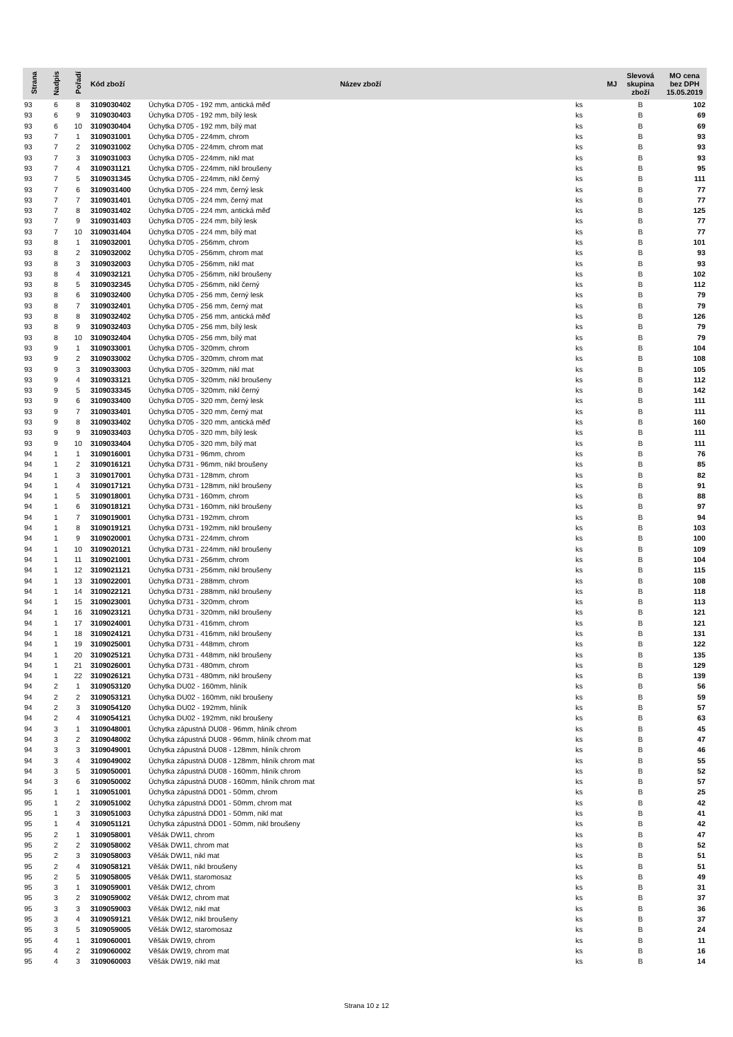| Strana | Nadpis | Pořadí | Kód zboží | Název zboží | MJ | Slevová skupina zboží | MO cena bez DPH 15.05.2019 |
| --- | --- | --- | --- | --- | --- | --- | --- |
| 93 | 6 | 8 | 3109030402 | Úchytka D705 - 192 mm, antická měď | ks | B | 102 |
| 93 | 6 | 9 | 3109030403 | Úchytka D705 - 192 mm, bílý lesk | ks | B | 69 |
| 93 | 6 | 10 | 3109030404 | Úchytka D705 - 192 mm, bílý mat | ks | B | 69 |
| 93 | 7 | 1 | 3109031001 | Úchytka D705 - 224mm, chrom | ks | B | 93 |
| 93 | 7 | 2 | 3109031002 | Úchytka D705 - 224mm, chrom mat | ks | B | 93 |
| 93 | 7 | 3 | 3109031003 | Úchytka D705 - 224mm, nikl mat | ks | B | 93 |
| 93 | 7 | 4 | 3109031121 | Úchytka D705 - 224mm, nikl broušeny | ks | B | 95 |
| 93 | 7 | 5 | 3109031345 | Úchytka D705 - 224mm, nikl černý | ks | B | 111 |
| 93 | 7 | 6 | 3109031400 | Úchytka D705 - 224 mm, černý lesk | ks | B | 77 |
| 93 | 7 | 7 | 3109031401 | Úchytka D705 - 224 mm, černý mat | ks | B | 77 |
| 93 | 7 | 8 | 3109031402 | Úchytka D705 - 224 mm, antická měď | ks | B | 125 |
| 93 | 7 | 9 | 3109031403 | Úchytka D705 - 224 mm, bílý lesk | ks | B | 77 |
| 93 | 7 | 10 | 3109031404 | Úchytka D705 - 224 mm, bílý mat | ks | B | 77 |
| 93 | 8 | 1 | 3109032001 | Úchytka D705 - 256mm, chrom | ks | B | 101 |
| 93 | 8 | 2 | 3109032002 | Úchytka D705 - 256mm, chrom mat | ks | B | 93 |
| 93 | 8 | 3 | 3109032003 | Úchytka D705 - 256mm, nikl mat | ks | B | 93 |
| 93 | 8 | 4 | 3109032121 | Úchytka D705 - 256mm, nikl broušeny | ks | B | 102 |
| 93 | 8 | 5 | 3109032345 | Úchytka D705 - 256mm, nikl černý | ks | B | 112 |
| 93 | 8 | 6 | 3109032400 | Úchytka D705 - 256 mm, černý lesk | ks | B | 79 |
| 93 | 8 | 7 | 3109032401 | Úchytka D705 - 256 mm, černý mat | ks | B | 79 |
| 93 | 8 | 8 | 3109032402 | Úchytka D705 - 256 mm, antická měď | ks | B | 126 |
| 93 | 8 | 9 | 3109032403 | Úchytka D705 - 256 mm, bílý lesk | ks | B | 79 |
| 93 | 8 | 10 | 3109032404 | Úchytka D705 - 256 mm, bílý mat | ks | B | 79 |
| 93 | 9 | 1 | 3109033001 | Úchytka D705 - 320mm, chrom | ks | B | 104 |
| 93 | 9 | 2 | 3109033002 | Úchytka D705 - 320mm, chrom mat | ks | B | 108 |
| 93 | 9 | 3 | 3109033003 | Úchytka D705 - 320mm, nikl mat | ks | B | 105 |
| 93 | 9 | 4 | 3109033121 | Úchytka D705 - 320mm, nikl broušeny | ks | B | 112 |
| 93 | 9 | 5 | 3109033345 | Úchytka D705 - 320mm, nikl černý | ks | B | 142 |
| 93 | 9 | 6 | 3109033400 | Úchytka D705 - 320 mm, černý lesk | ks | B | 111 |
| 93 | 9 | 7 | 3109033401 | Úchytka D705 - 320 mm, černý mat | ks | B | 111 |
| 93 | 9 | 8 | 3109033402 | Úchytka D705 - 320 mm, antická měď | ks | B | 160 |
| 93 | 9 | 9 | 3109033403 | Úchytka D705 - 320 mm, bílý lesk | ks | B | 111 |
| 93 | 9 | 10 | 3109033404 | Úchytka D705 - 320 mm, bílý mat | ks | B | 111 |
| 94 | 1 | 1 | 3109016001 | Úchytka D731 - 96mm, chrom | ks | B | 76 |
| 94 | 1 | 2 | 3109016121 | Úchytka D731 - 96mm, nikl broušeny | ks | B | 85 |
| 94 | 1 | 3 | 3109017001 | Úchytka D731 - 128mm, chrom | ks | B | 82 |
| 94 | 1 | 4 | 3109017121 | Úchytka D731 - 128mm, nikl broušeny | ks | B | 91 |
| 94 | 1 | 5 | 3109018001 | Úchytka D731 - 160mm, chrom | ks | B | 88 |
| 94 | 1 | 6 | 3109018121 | Úchytka D731 - 160mm, nikl broušeny | ks | B | 97 |
| 94 | 1 | 7 | 3109019001 | Úchytka D731 - 192mm, chrom | ks | B | 94 |
| 94 | 1 | 8 | 3109019121 | Úchytka D731 - 192mm, nikl broušeny | ks | B | 103 |
| 94 | 1 | 9 | 3109020001 | Úchytka D731 - 224mm, chrom | ks | B | 100 |
| 94 | 1 | 10 | 3109020121 | Úchytka D731 - 224mm, nikl broušeny | ks | B | 109 |
| 94 | 1 | 11 | 3109021001 | Úchytka D731 - 256mm, chrom | ks | B | 104 |
| 94 | 1 | 12 | 3109021121 | Úchytka D731 - 256mm, nikl broušeny | ks | B | 115 |
| 94 | 1 | 13 | 3109022001 | Úchytka D731 - 288mm, chrom | ks | B | 108 |
| 94 | 1 | 14 | 3109022121 | Úchytka D731 - 288mm, nikl broušeny | ks | B | 118 |
| 94 | 1 | 15 | 3109023001 | Úchytka D731 - 320mm, chrom | ks | B | 113 |
| 94 | 1 | 16 | 3109023121 | Úchytka D731 - 320mm, nikl broušeny | ks | B | 121 |
| 94 | 1 | 17 | 3109024001 | Úchytka D731 - 416mm, chrom | ks | B | 121 |
| 94 | 1 | 18 | 3109024121 | Úchytka D731 - 416mm, nikl broušeny | ks | B | 131 |
| 94 | 1 | 19 | 3109025001 | Úchytka D731 - 448mm, chrom | ks | B | 122 |
| 94 | 1 | 20 | 3109025121 | Úchytka D731 - 448mm, nikl broušeny | ks | B | 135 |
| 94 | 1 | 21 | 3109026001 | Úchytka D731 - 480mm, chrom | ks | B | 129 |
| 94 | 1 | 22 | 3109026121 | Úchytka D731 - 480mm, nikl broušeny | ks | B | 139 |
| 94 | 2 | 1 | 3109053120 | Úchytka DU02 - 160mm, hliník | ks | B | 56 |
| 94 | 2 | 2 | 3109053121 | Úchytka DU02 - 160mm, nikl broušeny | ks | B | 59 |
| 94 | 2 | 3 | 3109054120 | Úchytka DU02 - 192mm, hliník | ks | B | 57 |
| 94 | 2 | 4 | 3109054121 | Úchytka DU02 - 192mm, nikl broušeny | ks | B | 63 |
| 94 | 3 | 1 | 3109048001 | Úchytka zápustná DU08 - 96mm, hliník chrom | ks | B | 45 |
| 94 | 3 | 2 | 3109048002 | Úchytka zápustná DU08 - 96mm, hliník chrom mat | ks | B | 47 |
| 94 | 3 | 3 | 3109049001 | Úchytka zápustná DU08 - 128mm, hliník chrom | ks | B | 46 |
| 94 | 3 | 4 | 3109049002 | Úchytka zápustná DU08 - 128mm, hliník chrom mat | ks | B | 55 |
| 94 | 3 | 5 | 3109050001 | Úchytka zápustná DU08 - 160mm, hliník chrom | ks | B | 52 |
| 94 | 3 | 6 | 3109050002 | Úchytka zápustná DU08 - 160mm, hliník chrom mat | ks | B | 57 |
| 95 | 1 | 1 | 3109051001 | Úchytka zápustná DD01 - 50mm, chrom | ks | B | 25 |
| 95 | 1 | 2 | 3109051002 | Úchytka zápustná DD01 - 50mm, chrom mat | ks | B | 42 |
| 95 | 1 | 3 | 3109051003 | Úchytka zápustná DD01 - 50mm, nikl mat | ks | B | 41 |
| 95 | 1 | 4 | 3109051121 | Úchytka zápustná DD01 - 50mm, nikl broušeny | ks | B | 42 |
| 95 | 2 | 1 | 3109058001 | Věšák DW11, chrom | ks | B | 47 |
| 95 | 2 | 2 | 3109058002 | Věšák DW11, chrom mat | ks | B | 52 |
| 95 | 2 | 3 | 3109058003 | Věšák DW11, nikl mat | ks | B | 51 |
| 95 | 2 | 4 | 3109058121 | Věšák DW11, nikl broušeny | ks | B | 51 |
| 95 | 2 | 5 | 3109058005 | Věšák DW11, staromosaz | ks | B | 49 |
| 95 | 3 | 1 | 3109059001 | Věšák DW12, chrom | ks | B | 31 |
| 95 | 3 | 2 | 3109059002 | Věšák DW12, chrom mat | ks | B | 37 |
| 95 | 3 | 3 | 3109059003 | Věšák DW12, nikl mat | ks | B | 36 |
| 95 | 3 | 4 | 3109059121 | Věšák DW12, nikl broušeny | ks | B | 37 |
| 95 | 3 | 5 | 3109059005 | Věšák DW12, staromosaz | ks | B | 24 |
| 95 | 4 | 1 | 3109060001 | Věšák DW19, chrom | ks | B | 11 |
| 95 | 4 | 2 | 3109060002 | Věšák DW19, chrom mat | ks | B | 16 |
| 95 | 4 | 3 | 3109060003 | Věšák DW19, nikl mat | ks | B | 14 |
Strana 10 z 12